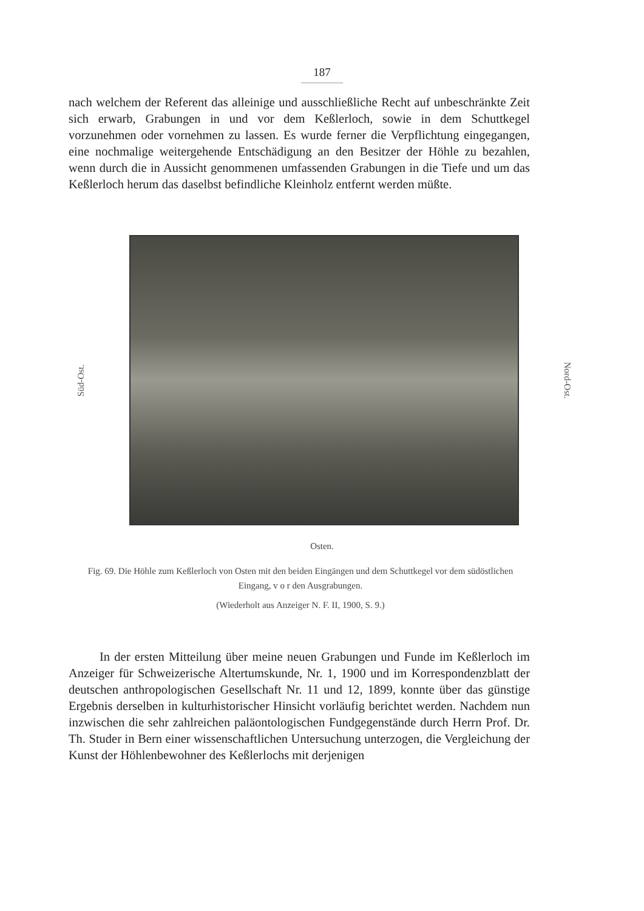187
nach welchem der Referent das alleinige und ausschließliche Recht auf unbeschränkte Zeit sich erwarb, Grabungen in und vor dem Keßlerloch, sowie in dem Schuttkegel vorzunehmen oder vornehmen zu lassen. Es wurde ferner die Verpflichtung eingegangen, eine nochmalige weitergehende Entschädigung an den Besitzer der Höhle zu bezahlen, wenn durch die in Aussicht genommenen umfassenden Grabungen in die Tiefe und um das Keßlerloch herum das daselbst befindliche Kleinholz entfernt werden müßte.
Süd-Ost.
Nord-Ost.
Osten.
Fig. 69. Die Höhle zum Keßlerloch von Osten mit den beiden Eingängen und dem Schuttkegel vor dem südöstlichen Eingang, v o r den Ausgrabungen.
(Wiederholt aus Anzeiger N. F. II, 1900, S. 9.)
In der ersten Mitteilung über meine neuen Grabungen und Funde im Keßlerloch im Anzeiger für Schweizerische Altertumskunde, Nr. 1, 1900 und im Korrespondenzblatt der deutschen anthropologischen Gesellschaft Nr. 11 und 12, 1899, konnte über das günstige Ergebnis derselben in kulturhistorischer Hinsicht vorläufig berichtet werden. Nachdem nun inzwischen die sehr zahlreichen paläontologischen Fundgegenstände durch Herrn Prof. Dr. Th. Studer in Bern einer wissenschaftlichen Untersuchung unterzogen, die Vergleichung der Kunst der Höhlenbewohner des Keßlerlochs mit derjenigen